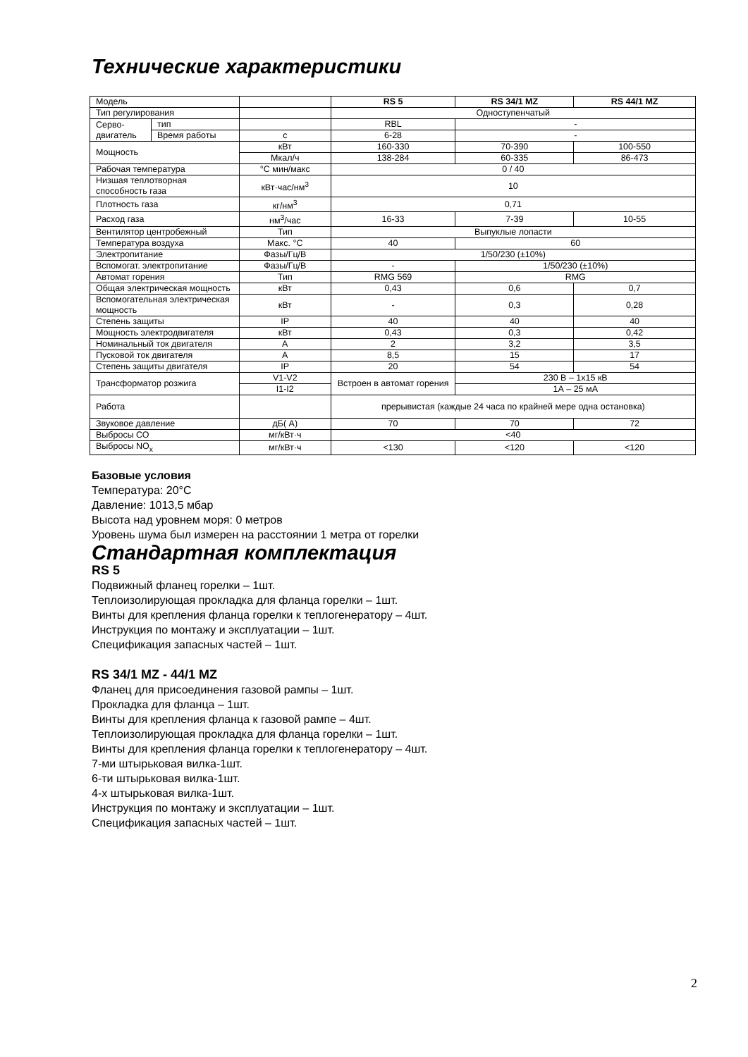Технические характеристики
| Модель | | | RS 5 | RS 34/1 MZ | RS 44/1 MZ |
| Тип регулирования | | | Одноступенчатый | | |
| Серво-двигатель | тип | | RBL | - | |
| | Время работы | с | 6-28 | - | |
| Мощность | | кВт | 160-330 | 70-390 | 100-550 |
| | | Мкал/ч | 138-284 | 60-335 | 86-473 |
| Рабочая температура | | °С мин/макс | 0 / 40 | | |
| Низшая теплотворная способность газа | | кВт·час/нм<sup>3</sup> | 10 | | |
| Плотность газа | | кг/нм<sup>3</sup> | 0,71 | | |
| Расход газа | | нм<sup>3</sup>/час | 16-33 | 7-39 | 10-55 |
| Вентилятор центробежный | | Тип | Выпуклые лопасти | | |
| Температура воздуха | | Макс. °С | 40 | 60 | |
| Электропитание | | Фазы/Гц/В | 1/50/230 (±10%) | | |
| Вспомогат. электропитание | | Фазы/Гц/В | - | 1/50/230 (±10%) | |
| Автомат горения | | Тип | RMG 569 | RMG | |
| Общая электрическая мощность | | кВт | 0,43 | 0,6 | 0,7 |
| Вспомогательная электрическая мощность | | кВт | - | 0,3 | 0,28 |
| Степень защиты | | IP | 40 | 40 | 40 |
| Мощность электродвигателя | | кВт | 0,43 | 0,3 | 0,42 |
| Номинальный ток двигателя | | А | 2 | 3,2 | 3,5 |
| Пусковой ток двигателя | | А | 8,5 | 15 | 17 |
| Степень защиты двигателя | | IP | 20 | 54 | 54 |
| Трансформатор розжига | | V1-V2 | Встроен в автомат горения | 230 В – 1x15 кВ | |
| | | I1-I2 | | 1А – 25 мА | |
| Работа | | | прерывистая (каждые 24 часа по крайней мере одна остановка) | | |
| Звуковое давление | | дБ( А) | 70 | 70 | 72 |
| Выбросы СО | | мг/кВт·ч | <40 | | |
| Выбросы NO<sub>x</sub> | | мг/кВт·ч | <130 | <120 | <120 |
Базовые условия
Температура: 20°С
Давление: 1013,5 мбар
Высота над уровнем моря: 0 метров
Уровень шума был измерен на расстоянии 1 метра от горелки
Стандартная комплектация
RS 5
Подвижный фланец горелки – 1шт.
Теплоизолирующая прокладка для фланца горелки – 1шт.
Винты для крепления фланца горелки к теплогенератору – 4шт.
Инструкция по монтажу и эксплуатации – 1шт.
Спецификация запасных частей – 1шт.
RS 34/1 MZ - 44/1 MZ
Фланец для присоединения газовой рампы – 1шт.
Прокладка для фланца – 1шт.
Винты для крепления фланца к газовой рампе – 4шт.
Теплоизолирующая прокладка для фланца горелки – 1шт.
Винты для крепления фланца горелки к теплогенератору – 4шт.
7-ми штырьковая вилка-1шт.
6-ти штырьковая вилка-1шт.
4-х штырьковая вилка-1шт.
Инструкция по монтажу и эксплуатации – 1шт.
Спецификация запасных частей – 1шт.
2